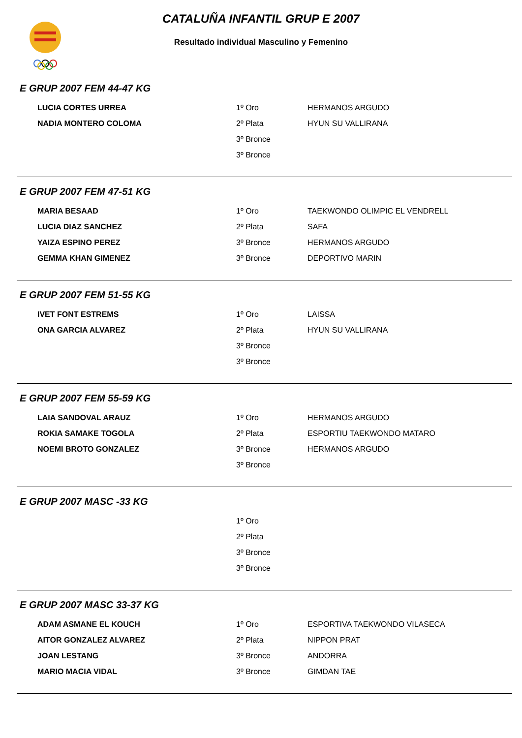CATALUÑA INFANTIL GRUP E 2007
Resultado individual Masculino y Femenino
E GRUP 2007 FEM 44-47 KG
| LUCIA CORTES URREA | 1º Oro | HERMANOS ARGUDO |
| NADIA MONTERO COLOMA | 2º Plata | HYUN SU VALLIRANA |
| | 3º Bronce | |
| | 3º Bronce | |
E GRUP 2007 FEM 47-51 KG
| MARIA BESAAD | 1º Oro | TAEKWONDO OLIMPIC EL VENDRELL |
| LUCIA DIAZ SANCHEZ | 2º Plata | SAFA |
| YAIZA ESPINO PEREZ | 3º Bronce | HERMANOS ARGUDO |
| GEMMA KHAN GIMENEZ | 3º Bronce | DEPORTIVO MARIN |
E GRUP 2007 FEM 51-55 KG
| IVET FONT ESTREMS | 1º Oro | LAISSA |
| ONA GARCIA ALVAREZ | 2º Plata | HYUN SU VALLIRANA |
| | 3º Bronce | |
| | 3º Bronce | |
E GRUP 2007 FEM 55-59 KG
| LAIA SANDOVAL ARAUZ | 1º Oro | HERMANOS ARGUDO |
| ROKIA SAMAKE TOGOLA | 2º Plata | ESPORTIU TAEKWONDO MATARO |
| NOEMI BROTO GONZALEZ | 3º Bronce | HERMANOS ARGUDO |
| | 3º Bronce | |
E GRUP 2007 MASC -33 KG
| | 1º Oro | |
| | 2º Plata | |
| | 3º Bronce | |
| | 3º Bronce | |
E GRUP 2007 MASC 33-37 KG
| ADAM ASMANE EL KOUCH | 1º Oro | ESPORTIVA TAEKWONDO VILASECA |
| AITOR GONZALEZ ALVAREZ | 2º Plata | NIPPON PRAT |
| JOAN LESTANG | 3º Bronce | ANDORRA |
| MARIO MACIA VIDAL | 3º Bronce | GIMDAN TAE |